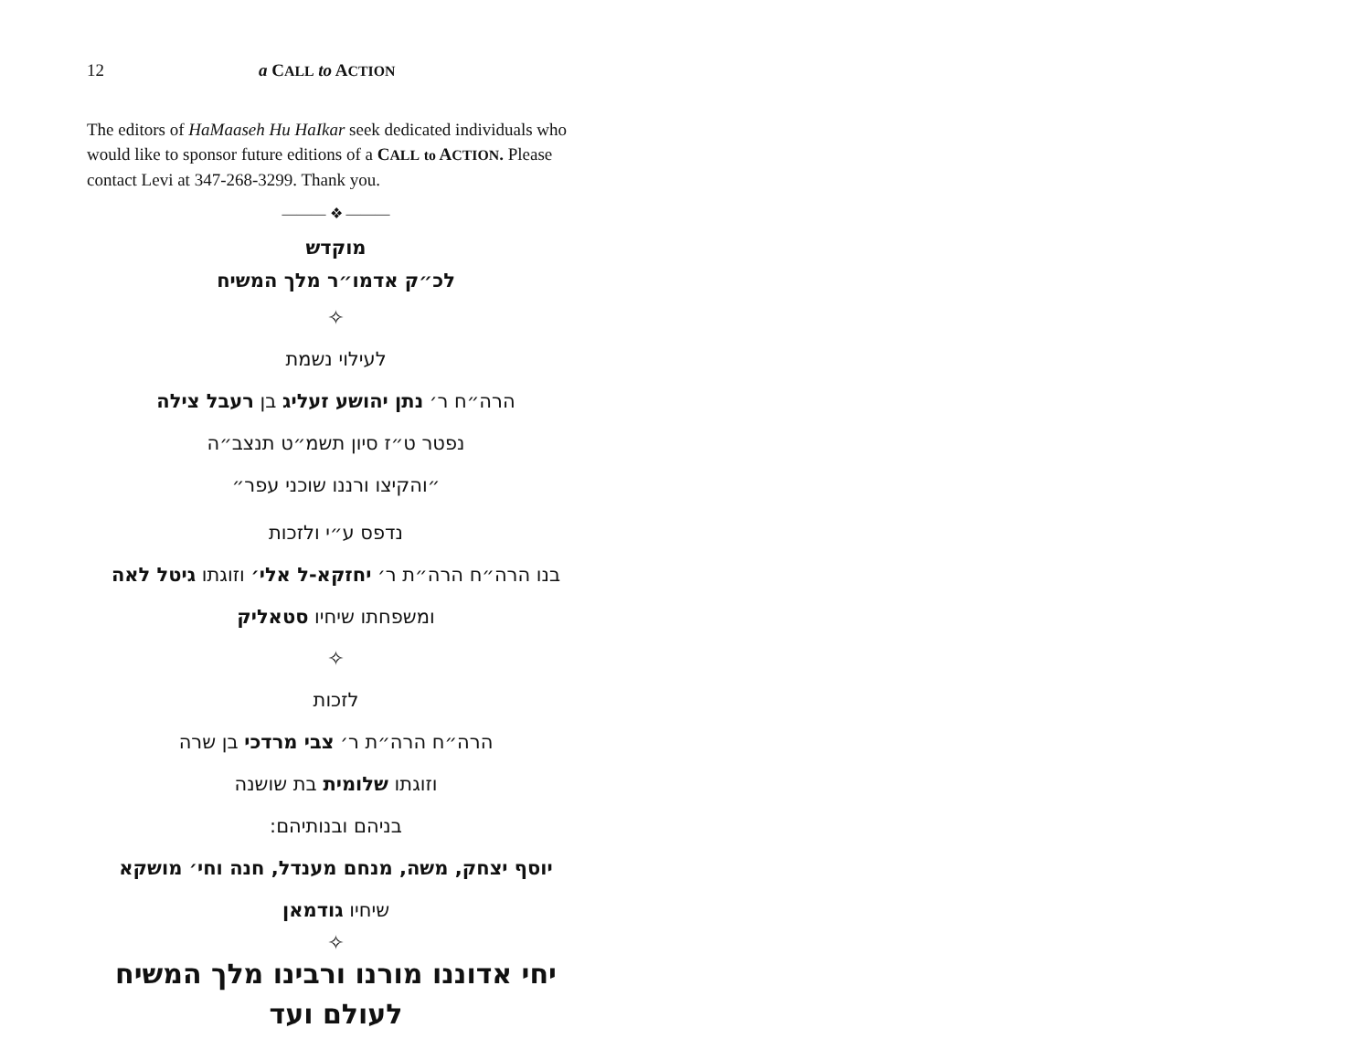12 a CALL to ACTION
The editors of HaMaaseh Hu HaIkar seek dedicated individuals who would like to sponsor future editions of a CALL to ACTION. Please contact Levi at 347-268-3299. Thank you.
——— ❖ ———
מוקדש
לכ״ק אדמו״ר מלך המשיח
✧
לעילוי נשמת
הרה״ח ר׳ נתן יהושע זעליג בן רעבל צילה
נפטר ט״ז סיון תשמ״ט תנצב״ה
״והקיצו ורננו שוכני עפר״
נדפס ע״י ולזכות
בנו הרה״ח הרה״ת ר׳ יחזקא-ל אלי׳ וזוגתו גיטל לאה
ומשפחתו שיחיו סטאליק
✧
לזכות
הרה״ח הרה״ת ר׳ צבי מרדכי בן שרה
וזוגתו שלומית בת שושנה
בניהם ובנותיהם:
יוסף יצחק, משה, מנחם מענדל, חנה וחי׳ מושקא
שיחיו גודמאן
✧
יחי אדוננו מורנו ורבינו מלך המשיח לעולם ועד